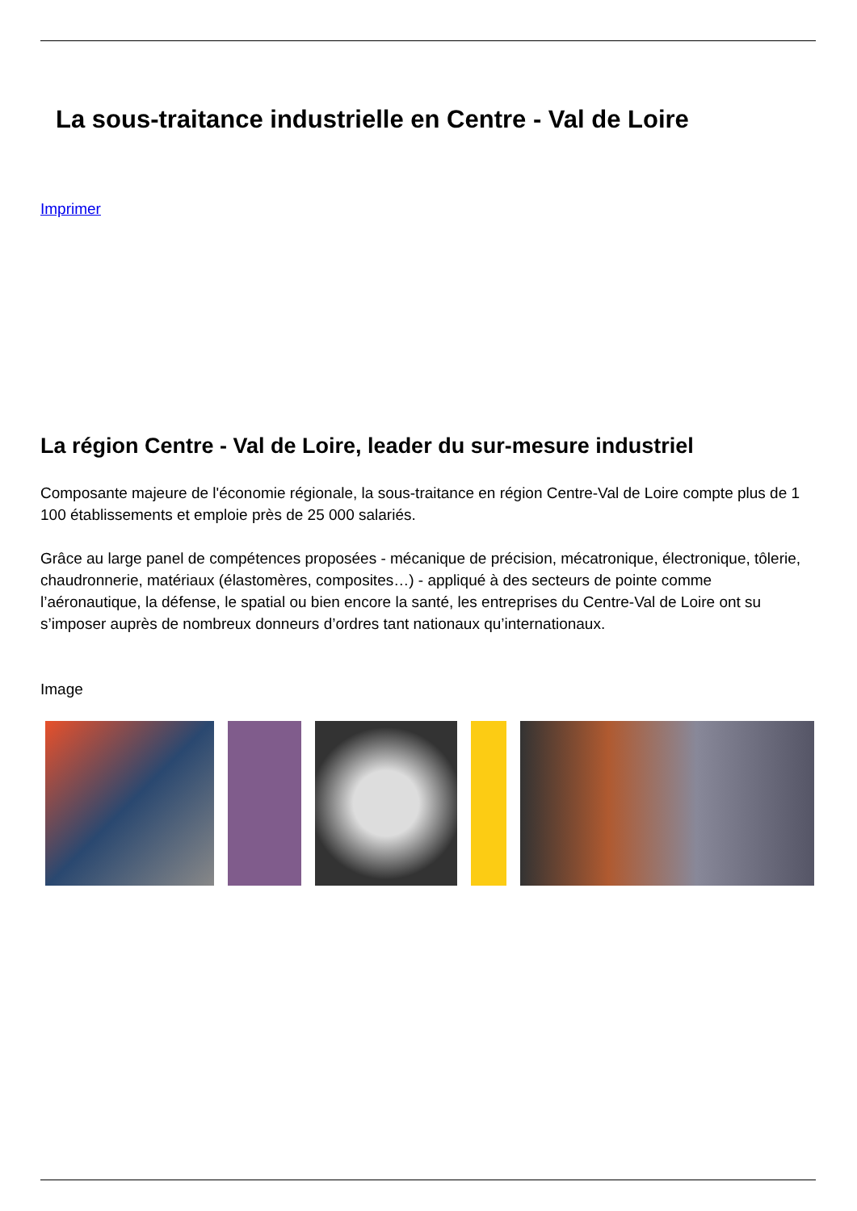La sous-traitance industrielle en Centre - Val de Loire
Imprimer
La région Centre - Val de Loire, leader du sur-mesure industriel
Composante majeure de l'économie régionale, la sous-traitance en région Centre-Val de Loire compte plus de 1 100 établissements et emploie près de 25 000 salariés.
Grâce au large panel de compétences proposées - mécanique de précision, mécatronique, électronique, tôlerie, chaudronnerie, matériaux (élastomères, composites…) - appliqué à des secteurs de pointe comme l’aéronautique, la défense, le spatial ou bien encore la santé, les entreprises du Centre-Val de Loire ont su s’imposer auprès de nombreux donneurs d’ordres tant nationaux qu’internationaux.
Image